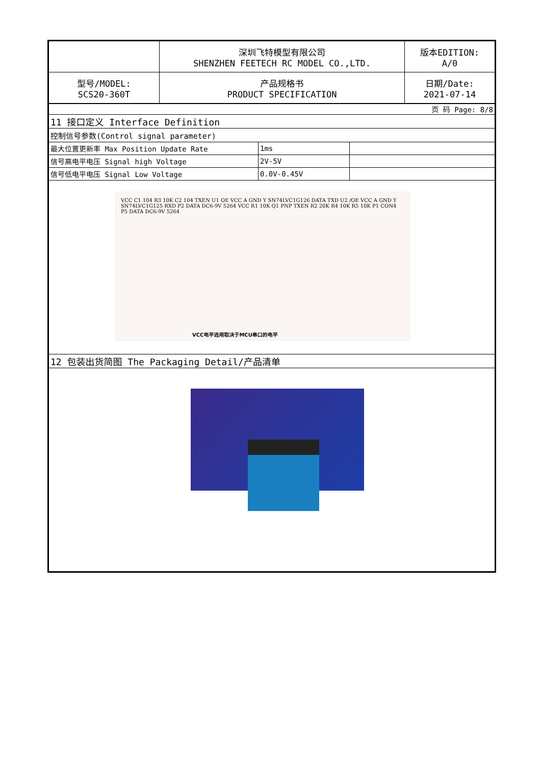| | 深圳飞特模型有限公司 SHENZHEN FEETECH RC MODEL CO.,LTD. | 版本EDITION: A/0 |
| 型号/MODEL: SCS20-360T | 产品规格书 PRODUCT SPECIFICATION | 日期/Date: 2021-07-14 |
| 页 码 Page: 8/8 | | |
| 11 接口定义 Interface Definition | | |
| 控制信号参数(Control signal parameter) | | |
| 最大位置更新率 Max Position Update Rate | 1ms | |
| 信号高电平电压 Signal high Voltage | 2V-5V | |
| 信号低电平电压 Signal Low Voltage | 0.0V-0.45V | |
| VCC C1 104 R3 10K C2 104 TXEN U1 OE VCC A GND Y SN74LVC1G126 DATA TXD U2 /OE VCC A GND Y SN74LVC1G125 RXD P2 DATA DC6-9V 5264 VCC R1 10K Q1 PNP TXEN R2 20K R4 10K R5 10K P1 CON4 P5 DATA DC6-9V 5264 VCC电平选用取决于MCU串口的电平 | | |
| 12 包装出货简图 The Packaging Detail/产品清单 | | |